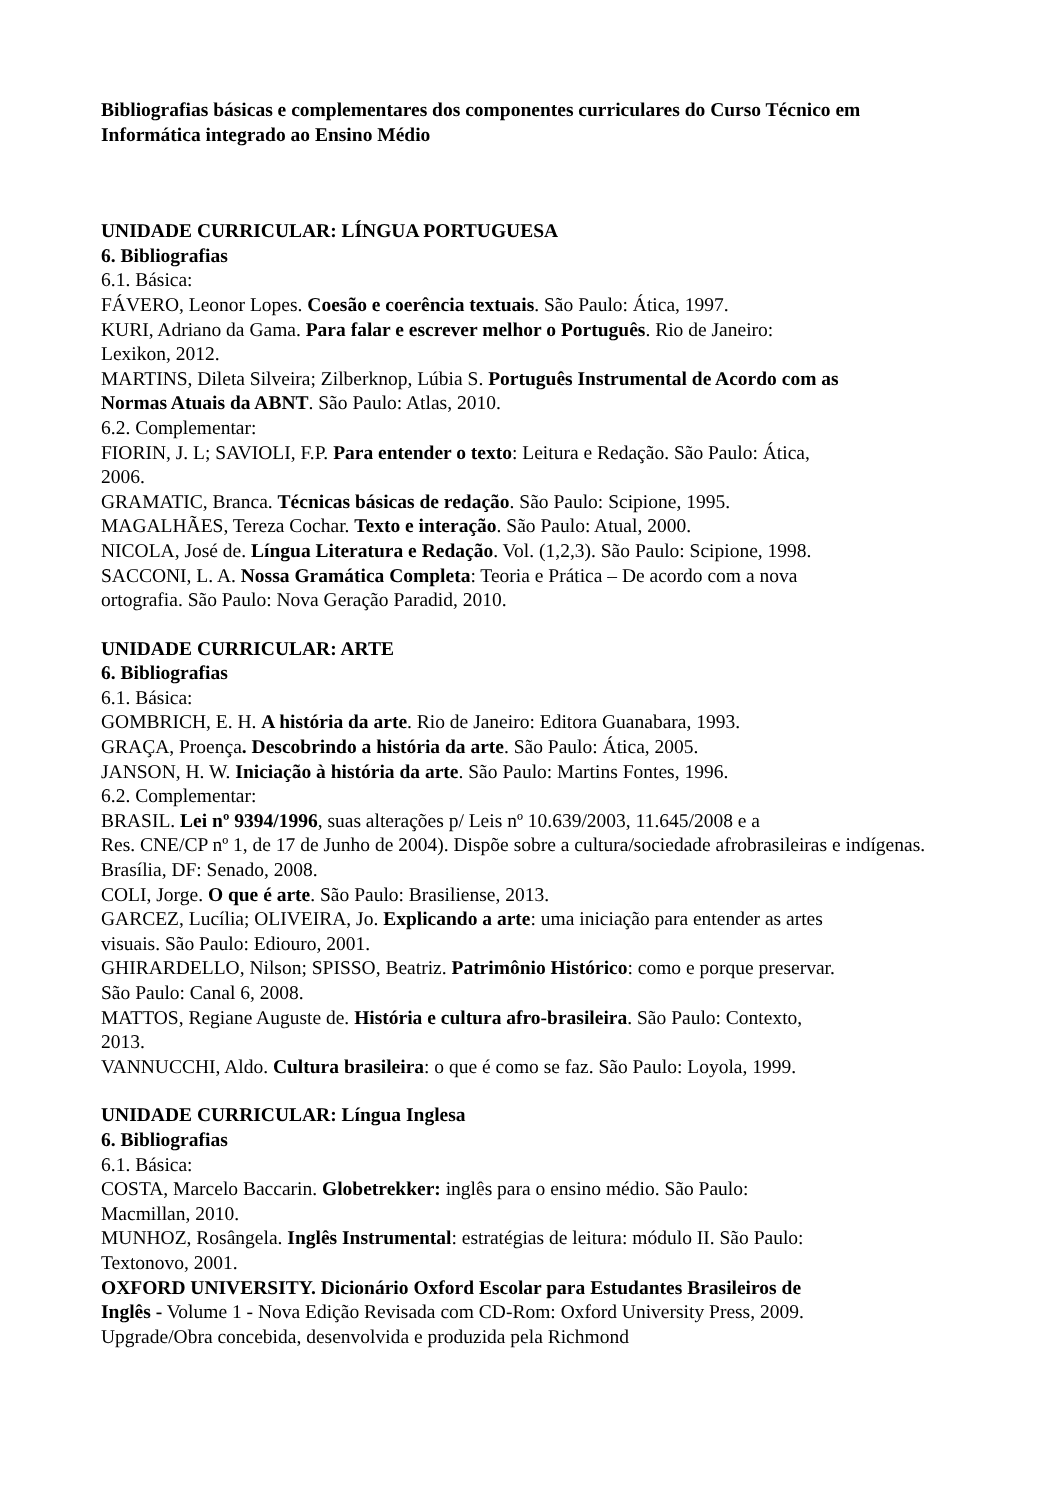Bibliografias básicas e complementares dos componentes curriculares do Curso Técnico em Informática integrado ao Ensino Médio
UNIDADE CURRICULAR: LÍNGUA PORTUGUESA
6. Bibliografias
6.1. Básica:
FÁVERO, Leonor Lopes. Coesão e coerência textuais. São Paulo: Ática, 1997.
KURI, Adriano da Gama. Para falar e escrever melhor o Português. Rio de Janeiro: Lexikon, 2012.
MARTINS, Dileta Silveira; Zilberknop, Lúbia S. Português Instrumental de Acordo com as Normas Atuais da ABNT. São Paulo: Atlas, 2010.
6.2. Complementar:
FIORIN, J. L; SAVIOLI, F.P. Para entender o texto: Leitura e Redação. São Paulo: Ática, 2006.
GRAMATIC, Branca. Técnicas básicas de redação. São Paulo: Scipione, 1995.
MAGALHÃES, Tereza Cochar. Texto e interação. São Paulo: Atual, 2000.
NICOLA, José de. Língua Literatura e Redação. Vol. (1,2,3). São Paulo: Scipione, 1998.
SACCONI, L. A. Nossa Gramática Completa: Teoria e Prática – De acordo com a nova ortografia. São Paulo: Nova Geração Paradid, 2010.
UNIDADE CURRICULAR: ARTE
6. Bibliografias
6.1. Básica:
GOMBRICH, E. H. A história da arte. Rio de Janeiro: Editora Guanabara, 1993.
GRAÇA, Proença. Descobrindo a história da arte. São Paulo: Ática, 2005.
JANSON, H. W. Iniciação à história da arte. São Paulo: Martins Fontes, 1996.
6.2. Complementar:
BRASIL. Lei nº 9394/1996, suas alterações p/ Leis nº 10.639/2003, 11.645/2008 e a
Res. CNE/CP nº 1, de 17 de Junho de 2004). Dispõe sobre a cultura/sociedade afrobrasileiras e indígenas. Brasília, DF: Senado, 2008.
COLI, Jorge. O que é arte. São Paulo: Brasiliense, 2013.
GARCEZ, Lucília; OLIVEIRA, Jo. Explicando a arte: uma iniciação para entender as artes visuais. São Paulo: Ediouro, 2001.
GHIRARDELLO, Nilson; SPISSO, Beatriz. Patrimônio Histórico: como e porque preservar. São Paulo: Canal 6, 2008.
MATTOS, Regiane Auguste de. História e cultura afro-brasileira. São Paulo: Contexto, 2013.
VANNUCCHI, Aldo. Cultura brasileira: o que é como se faz. São Paulo: Loyola, 1999.
UNIDADE CURRICULAR: Língua Inglesa
6. Bibliografias
6.1. Básica:
COSTA, Marcelo Baccarin. Globetrekker: inglês para o ensino médio. São Paulo: Macmillan, 2010.
MUNHOZ, Rosângela. Inglês Instrumental: estratégias de leitura: módulo II. São Paulo: Textonovo, 2001.
OXFORD UNIVERSITY. Dicionário Oxford Escolar para Estudantes Brasileiros de Inglês - Volume 1 - Nova Edição Revisada com CD-Rom: Oxford University Press, 2009. Upgrade/Obra concebida, desenvolvida e produzida pela Richmond